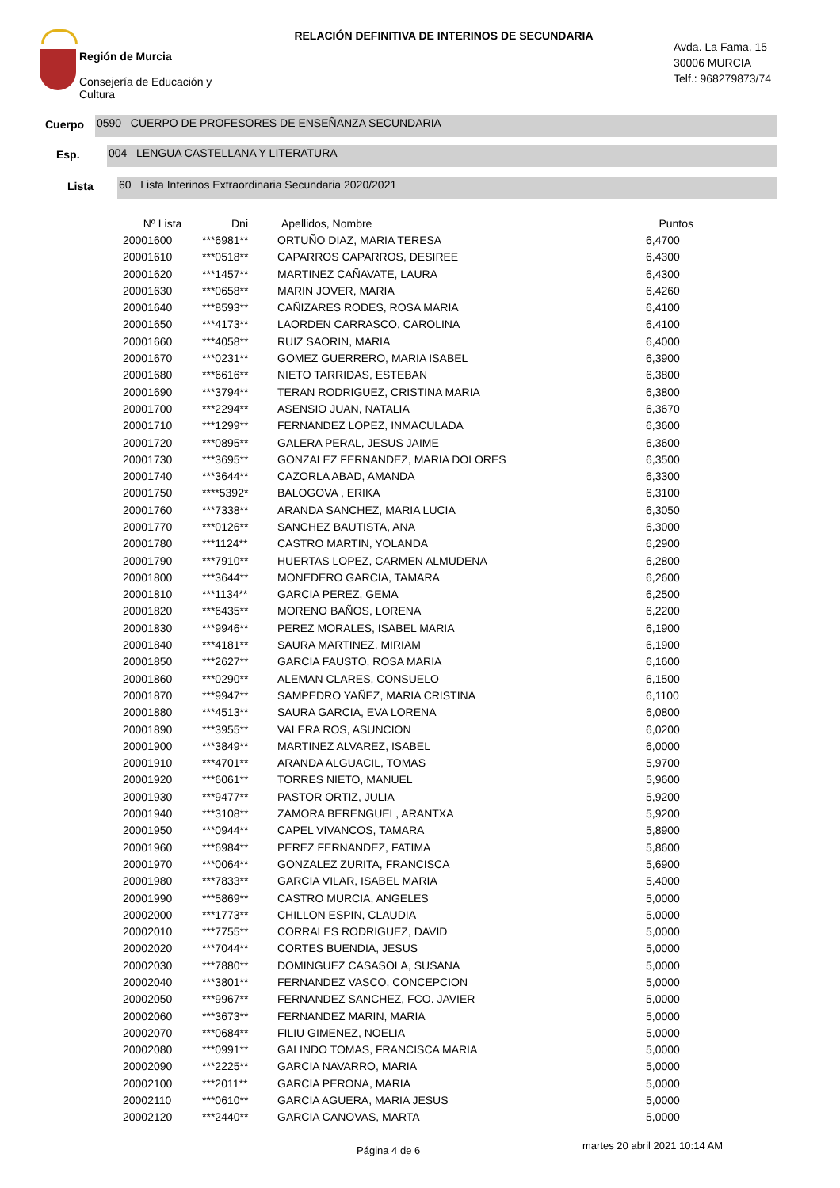Región de Murcia
Consejería de Educación y
Cultura
RELACIÓN DEFINITIVA DE INTERINOS DE SECUNDARIA
Avda. La Fama, 15
30006 MURCIA
Telf.: 968279873/74
Cuerpo
0590 CUERPO DE PROFESORES DE ENSEÑANZA SECUNDARIA
Esp.
004 LENGUA CASTELLANA Y LITERATURA
Lista
60 Lista Interinos Extraordinaria Secundaria 2020/2021
| Nº Lista | Dni | Apellidos, Nombre | Puntos |
| --- | --- | --- | --- |
| 20001600 | ***6981** | ORTUÑO DIAZ, MARIA TERESA | 6,4700 |
| 20001610 | ***0518** | CAPARROS CAPARROS, DESIREE | 6,4300 |
| 20001620 | ***1457** | MARTINEZ CAÑAVATE, LAURA | 6,4300 |
| 20001630 | ***0658** | MARIN JOVER, MARIA | 6,4260 |
| 20001640 | ***8593** | CAÑIZARES RODES, ROSA MARIA | 6,4100 |
| 20001650 | ***4173** | LAORDEN CARRASCO, CAROLINA | 6,4100 |
| 20001660 | ***4058** | RUIZ SAORIN, MARIA | 6,4000 |
| 20001670 | ***0231** | GOMEZ GUERRERO, MARIA ISABEL | 6,3900 |
| 20001680 | ***6616** | NIETO TARRIDAS, ESTEBAN | 6,3800 |
| 20001690 | ***3794** | TERAN RODRIGUEZ, CRISTINA MARIA | 6,3800 |
| 20001700 | ***2294** | ASENSIO JUAN, NATALIA | 6,3670 |
| 20001710 | ***1299** | FERNANDEZ LOPEZ, INMACULADA | 6,3600 |
| 20001720 | ***0895** | GALERA PERAL, JESUS JAIME | 6,3600 |
| 20001730 | ***3695** | GONZALEZ FERNANDEZ, MARIA DOLORES | 6,3500 |
| 20001740 | ***3644** | CAZORLA ABAD, AMANDA | 6,3300 |
| 20001750 | ****5392* | BALOGOVA , ERIKA | 6,3100 |
| 20001760 | ***7338** | ARANDA SANCHEZ, MARIA LUCIA | 6,3050 |
| 20001770 | ***0126** | SANCHEZ BAUTISTA, ANA | 6,3000 |
| 20001780 | ***1124** | CASTRO MARTIN, YOLANDA | 6,2900 |
| 20001790 | ***7910** | HUERTAS LOPEZ, CARMEN ALMUDENA | 6,2800 |
| 20001800 | ***3644** | MONEDERO GARCIA, TAMARA | 6,2600 |
| 20001810 | ***1134** | GARCIA PEREZ, GEMA | 6,2500 |
| 20001820 | ***6435** | MORENO BAÑOS, LORENA | 6,2200 |
| 20001830 | ***9946** | PEREZ MORALES, ISABEL MARIA | 6,1900 |
| 20001840 | ***4181** | SAURA MARTINEZ, MIRIAM | 6,1900 |
| 20001850 | ***2627** | GARCIA FAUSTO, ROSA MARIA | 6,1600 |
| 20001860 | ***0290** | ALEMAN CLARES, CONSUELO | 6,1500 |
| 20001870 | ***9947** | SAMPEDRO YAÑEZ, MARIA CRISTINA | 6,1100 |
| 20001880 | ***4513** | SAURA GARCIA, EVA LORENA | 6,0800 |
| 20001890 | ***3955** | VALERA ROS, ASUNCION | 6,0200 |
| 20001900 | ***3849** | MARTINEZ ALVAREZ, ISABEL | 6,0000 |
| 20001910 | ***4701** | ARANDA ALGUACIL, TOMAS | 5,9700 |
| 20001920 | ***6061** | TORRES NIETO, MANUEL | 5,9600 |
| 20001930 | ***9477** | PASTOR ORTIZ, JULIA | 5,9200 |
| 20001940 | ***3108** | ZAMORA BERENGUEL, ARANTXA | 5,9200 |
| 20001950 | ***0944** | CAPEL VIVANCOS, TAMARA | 5,8900 |
| 20001960 | ***6984** | PEREZ FERNANDEZ, FATIMA | 5,8600 |
| 20001970 | ***0064** | GONZALEZ ZURITA, FRANCISCA | 5,6900 |
| 20001980 | ***7833** | GARCIA VILAR, ISABEL MARIA | 5,4000 |
| 20001990 | ***5869** | CASTRO MURCIA, ANGELES | 5,0000 |
| 20002000 | ***1773** | CHILLON ESPIN, CLAUDIA | 5,0000 |
| 20002010 | ***7755** | CORRALES RODRIGUEZ, DAVID | 5,0000 |
| 20002020 | ***7044** | CORTES BUENDIA, JESUS | 5,0000 |
| 20002030 | ***7880** | DOMINGUEZ CASASOLA, SUSANA | 5,0000 |
| 20002040 | ***3801** | FERNANDEZ VASCO, CONCEPCION | 5,0000 |
| 20002050 | ***9967** | FERNANDEZ SANCHEZ, FCO. JAVIER | 5,0000 |
| 20002060 | ***3673** | FERNANDEZ MARIN, MARIA | 5,0000 |
| 20002070 | ***0684** | FILIU GIMENEZ, NOELIA | 5,0000 |
| 20002080 | ***0991** | GALINDO TOMAS, FRANCISCA MARIA | 5,0000 |
| 20002090 | ***2225** | GARCIA NAVARRO, MARIA | 5,0000 |
| 20002100 | ***2011** | GARCIA PERONA, MARIA | 5,0000 |
| 20002110 | ***0610** | GARCIA AGUERA, MARIA JESUS | 5,0000 |
| 20002120 | ***2440** | GARCIA CANOVAS, MARTA | 5,0000 |
Página 4 de 6 martes 20 abril 2021 10:14 AM